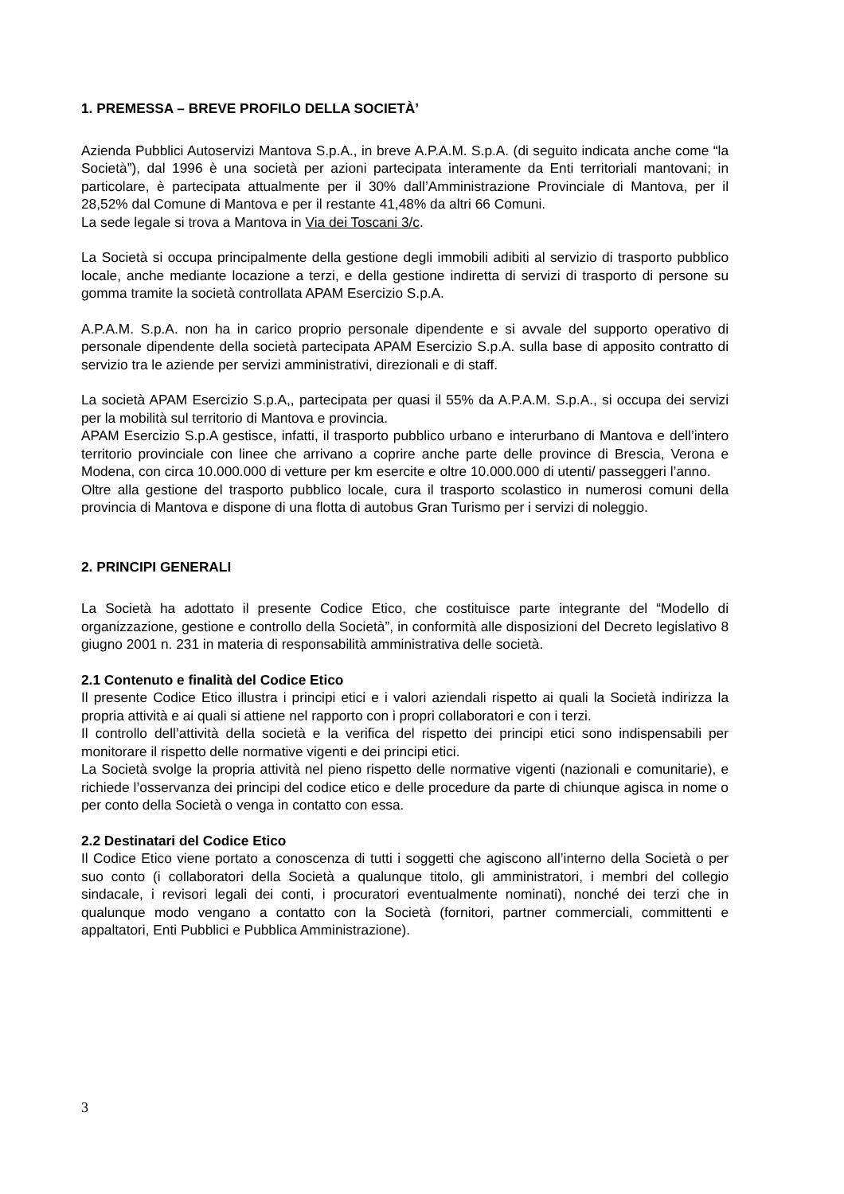1. PREMESSA – BREVE PROFILO DELLA SOCIETÀ’
Azienda Pubblici Autoservizi Mantova S.p.A., in breve A.P.A.M. S.p.A. (di seguito indicata anche come “la Società”), dal 1996 è una società per azioni partecipata interamente da Enti territoriali mantovani; in particolare, è partecipata attualmente per il 30% dall’Amministrazione Provinciale di Mantova, per il 28,52% dal Comune di Mantova e per il restante 41,48% da altri 66 Comuni.
La sede legale si trova a Mantova in Via dei Toscani 3/c.
La Società si occupa principalmente della gestione degli immobili adibiti al servizio di trasporto pubblico locale, anche mediante locazione a terzi, e della gestione indiretta di servizi di trasporto di persone su gomma tramite la società controllata APAM Esercizio S.p.A.
A.P.A.M. S.p.A. non ha in carico proprio personale dipendente e si avvale del supporto operativo di personale dipendente della società partecipata APAM Esercizio S.p.A. sulla base di apposito contratto di servizio tra le aziende per servizi amministrativi, direzionali e di staff.
La società APAM Esercizio S.p.A,, partecipata per quasi il 55% da A.P.A.M. S.p.A., si occupa dei servizi per la mobilità sul territorio di Mantova e provincia.
APAM Esercizio S.p.A gestisce, infatti, il trasporto pubblico urbano e interurbano di Mantova e dell’intero territorio provinciale con linee che arrivano a coprire anche parte delle province di Brescia, Verona e Modena, con circa 10.000.000 di vetture per km esercite e oltre 10.000.000 di utenti/ passeggeri l’anno.
Oltre alla gestione del trasporto pubblico locale, cura il trasporto scolastico in numerosi comuni della provincia di Mantova e dispone di una flotta di autobus Gran Turismo per i servizi di noleggio.
2. PRINCIPI GENERALI
La Società ha adottato il presente Codice Etico, che costituisce parte integrante del “Modello di organizzazione, gestione e controllo della Società”, in conformità alle disposizioni del Decreto legislativo 8 giugno 2001 n. 231 in materia di responsabilità amministrativa delle società.
2.1 Contenuto e finalità del Codice Etico
Il presente Codice Etico illustra i principi etici e i valori aziendali rispetto ai quali la Società indirizza la propria attività e ai quali si attiene nel rapporto con i propri collaboratori e con i terzi.
Il controllo dell’attività della società e la verifica del rispetto dei principi etici sono indispensabili per monitorare il rispetto delle normative vigenti e dei principi etici.
La Società svolge la propria attività nel pieno rispetto delle normative vigenti (nazionali e comunitarie), e richiede l’osservanza dei principi del codice etico e delle procedure da parte di chiunque agisca in nome o per conto della Società o venga in contatto con essa.
2.2 Destinatari del Codice Etico
Il Codice Etico viene portato a conoscenza di tutti i soggetti che agiscono all’interno della Società o per suo conto (i collaboratori della Società a qualunque titolo, gli amministratori, i membri del collegio sindacale, i revisori legali dei conti, i procuratori eventualmente nominati), nonché dei terzi che in qualunque modo vengano a contatto con la Società (fornitori, partner commerciali, committenti e appaltatori, Enti Pubblici e Pubblica Amministrazione).
3